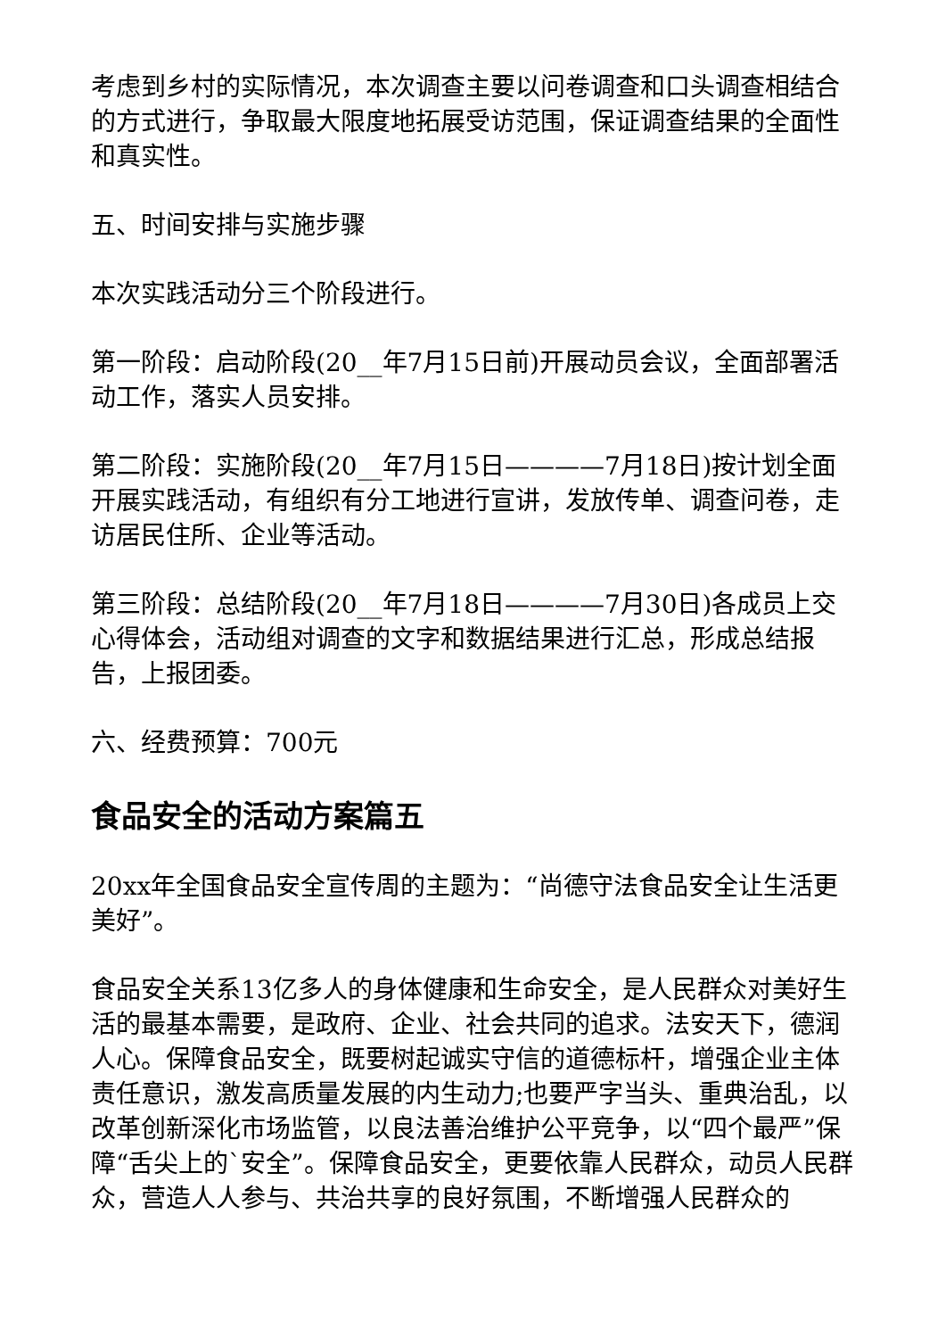考虑到乡村的实际情况，本次调查主要以问卷调查和口头调查相结合的方式进行，争取最大限度地拓展受访范围，保证调查结果的全面性和真实性。
五、时间安排与实施步骤
本次实践活动分三个阶段进行。
第一阶段：启动阶段(20__年7月15日前)开展动员会议，全面部署活动工作，落实人员安排。
第二阶段：实施阶段(20__年7月15日————7月18日)按计划全面开展实践活动，有组织有分工地进行宣讲，发放传单、调查问卷，走访居民住所、企业等活动。
第三阶段：总结阶段(20__年7月18日————7月30日)各成员上交心得体会，活动组对调查的文字和数据结果进行汇总，形成总结报告，上报团委。
六、经费预算：700元
食品安全的活动方案篇五
20xx年全国食品安全宣传周的主题为：“尚德守法食品安全让生活更美好”。
食品安全关系13亿多人的身体健康和生命安全，是人民群众对美好生活的最基本需要，是政府、企业、社会共同的追求。法安天下，德润人心。保障食品安全，既要树起诚实守信的道德标杆，增强企业主体责任意识，激发高质量发展的内生动力;也要严字当头、重典治乱，以改革创新深化市场监管，以良法善治维护公平竞争，以“四个最严”保障“舌尖上的`安全”。保障食品安全，更要依靠人民群众，动员人民群众，营造人人参与、共治共享的良好氛围，不断增强人民群众的